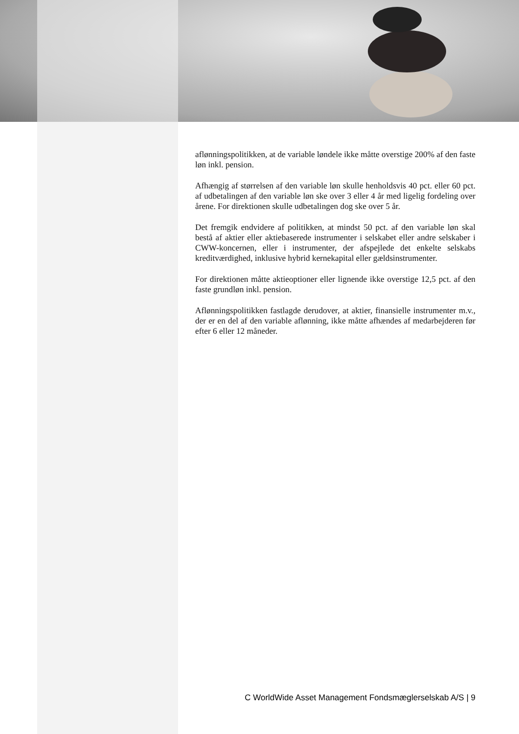aflønningspolitikken, at de variable løndele ikke måtte overstige 200% af den faste løn inkl. pension.
Afhængig af størrelsen af den variable løn skulle henholdsvis 40 pct. eller 60 pct. af udbetalingen af den variable løn ske over 3 eller 4 år med ligelig fordeling over årene. For direktionen skulle udbetalingen dog ske over 5 år.
Det fremgik endvidere af politikken, at mindst 50 pct. af den variable løn skal bestå af aktier eller aktiebaserede instrumenter i selskabet eller andre selskaber i CWW-koncernen, eller i instrumenter, der afspejlede det enkelte selskabs kreditværdighed, inklusive hybrid kernekapital eller gældsinstrumenter.
For direktionen måtte aktieoptioner eller lignende ikke overstige 12,5 pct. af den faste grundløn inkl. pension.
Aflønningspolitikken fastlagde derudover, at aktier, finansielle instrumenter m.v., der er en del af den variable aflønning, ikke måtte afhændes af medarbejderen før efter 6 eller 12 måneder.
C WorldWide Asset Management Fondsmæglerselskab A/S | 9